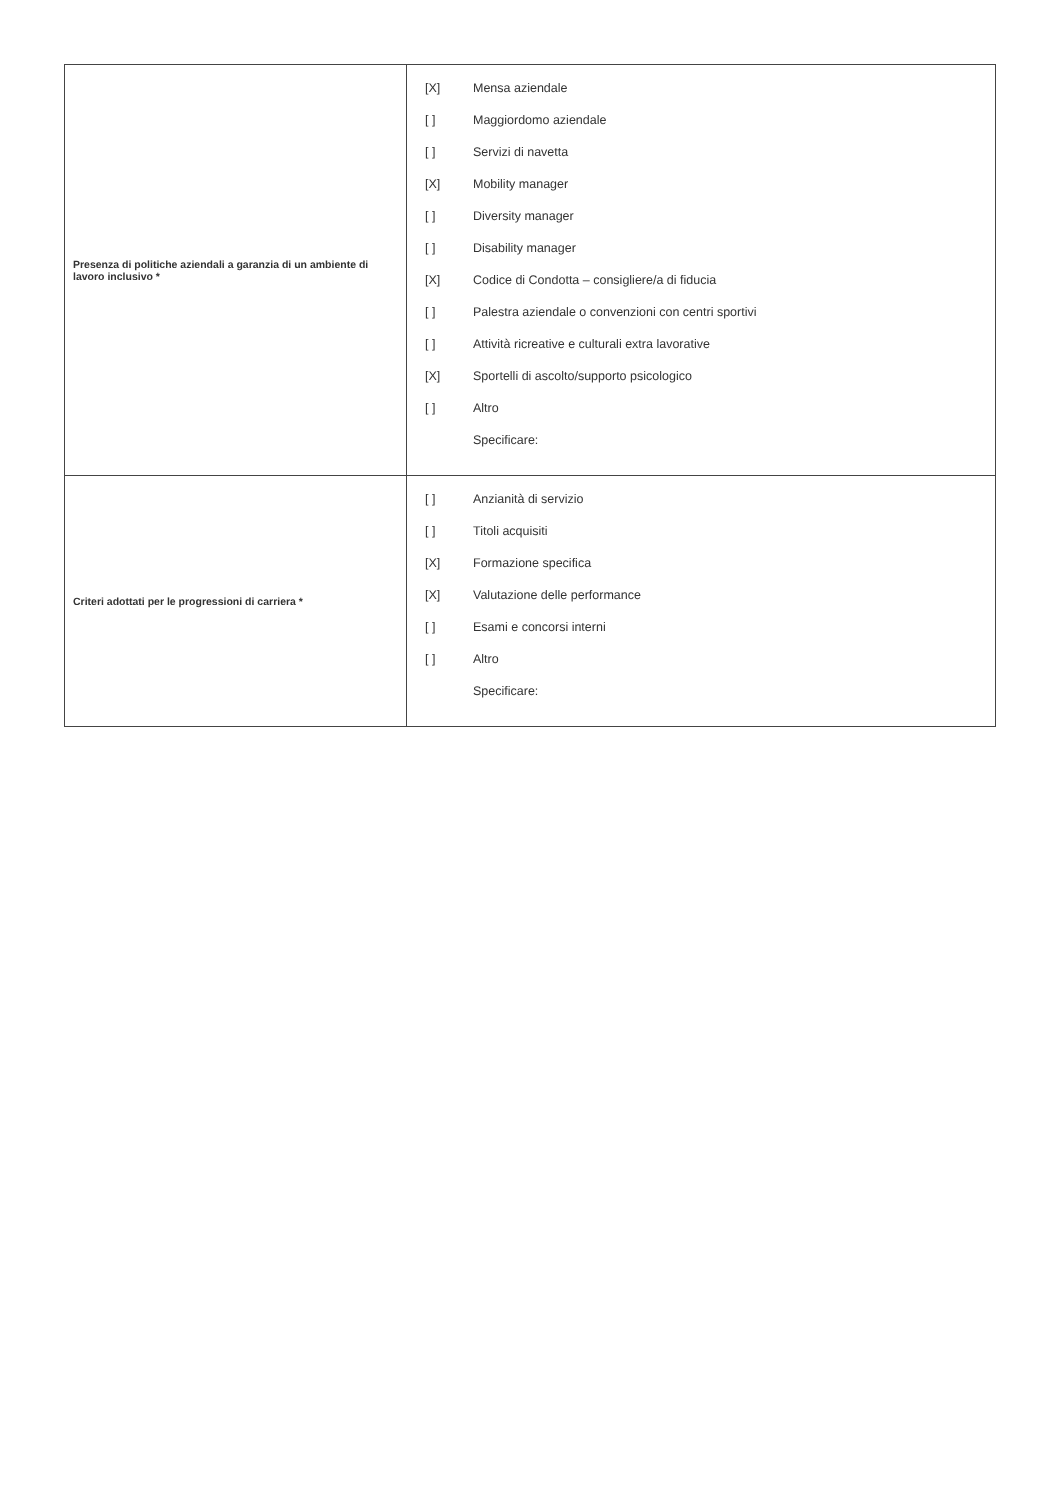| Presenza di politiche aziendali a garanzia di un ambiente di lavoro inclusivo * | [X] Mensa aziendale [ ] Maggiordomo aziendale [ ] Servizi di navetta [X] Mobility manager [ ] Diversity manager [ ] Disability manager [X] Codice di Condotta – consigliere/a di fiducia [ ] Palestra aziendale o convenzioni con centri sportivi [ ] Attività ricreative e culturali extra lavorative [X] Sportelli di ascolto/supporto psicologico [ ] Altro Specificare: |
| Criteri adottati per le progressioni di carriera * | [ ] Anzianità di servizio [ ] Titoli acquisiti [X] Formazione specifica [X] Valutazione delle performance [ ] Esami e concorsi interni [ ] Altro Specificare: |